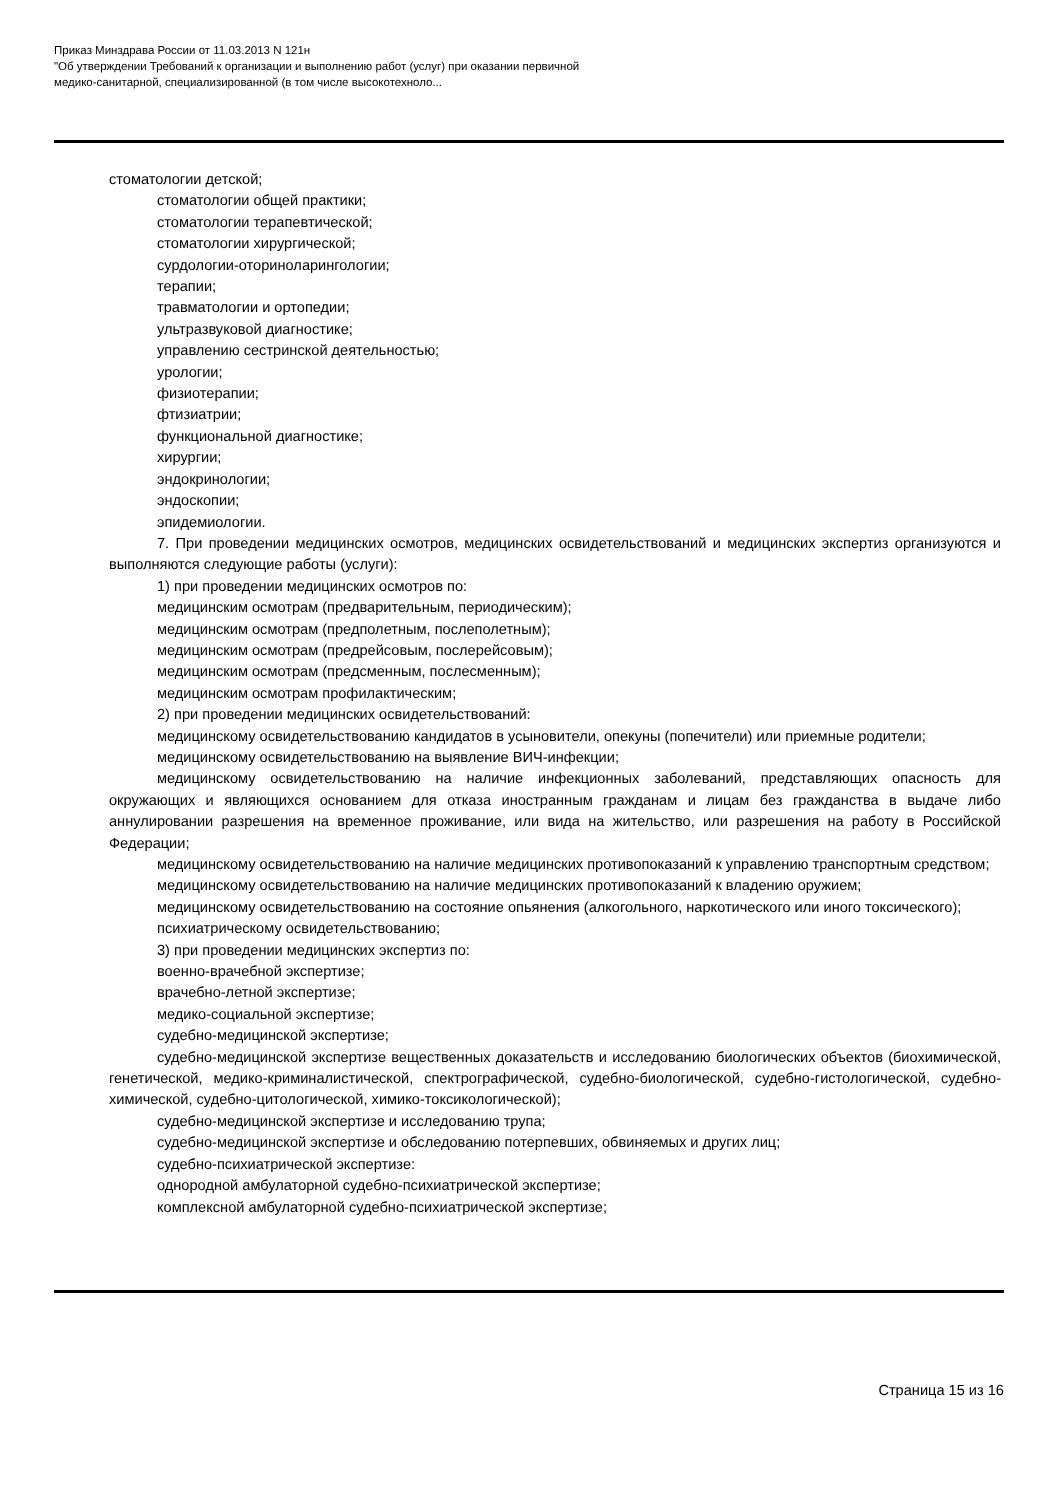Приказ Минздрава России от 11.03.2013 N 121н
"Об утверждении Требований к организации и выполнению работ (услуг) при оказании первичной медико-санитарной, специализированной (в том числе высокотехноло...
стоматологии детской;
стоматологии общей практики;
стоматологии терапевтической;
стоматологии хирургической;
сурдологии-оториноларингологии;
терапии;
травматологии и ортопедии;
ультразвуковой диагностике;
управлению сестринской деятельностью;
урологии;
физиотерапии;
фтизиатрии;
функциональной диагностике;
хирургии;
эндокринологии;
эндоскопии;
эпидемиологии.
7. При проведении медицинских осмотров, медицинских освидетельствований и медицинских экспертиз организуются и выполняются следующие работы (услуги):
1) при проведении медицинских осмотров по:
медицинским осмотрам (предварительным, периодическим);
медицинским осмотрам (предполетным, послеполетным);
медицинским осмотрам (предрейсовым, послерейсовым);
медицинским осмотрам (предсменным, послесменным);
медицинским осмотрам профилактическим;
2) при проведении медицинских освидетельствований:
медицинскому освидетельствованию кандидатов в усыновители, опекуны (попечители) или приемные родители;
медицинскому освидетельствованию на выявление ВИЧ-инфекции;
медицинскому освидетельствованию на наличие инфекционных заболеваний, представляющих опасность для окружающих и являющихся основанием для отказа иностранным гражданам и лицам без гражданства в выдаче либо аннулировании разрешения на временное проживание, или вида на жительство, или разрешения на работу в Российской Федерации;
медицинскому освидетельствованию на наличие медицинских противопоказаний к управлению транспортным средством;
медицинскому освидетельствованию на наличие медицинских противопоказаний к владению оружием;
медицинскому освидетельствованию на состояние опьянения (алкогольного, наркотического или иного токсического);
психиатрическому освидетельствованию;
3) при проведении медицинских экспертиз по:
военно-врачебной экспертизе;
врачебно-летной экспертизе;
медико-социальной экспертизе;
судебно-медицинской экспертизе;
судебно-медицинской экспертизе вещественных доказательств и исследованию биологических объектов (биохимической, генетической, медико-криминалистической, спектрографической, судебно-биологической, судебно-гистологической, судебно-химической, судебно-цитологической, химико-токсикологической);
судебно-медицинской экспертизе и исследованию трупа;
судебно-медицинской экспертизе и обследованию потерпевших, обвиняемых и других лиц;
судебно-психиатрической экспертизе:
однородной амбулаторной судебно-психиатрической экспертизе;
комплексной амбулаторной судебно-психиатрической экспертизе;
Страница 15 из 16